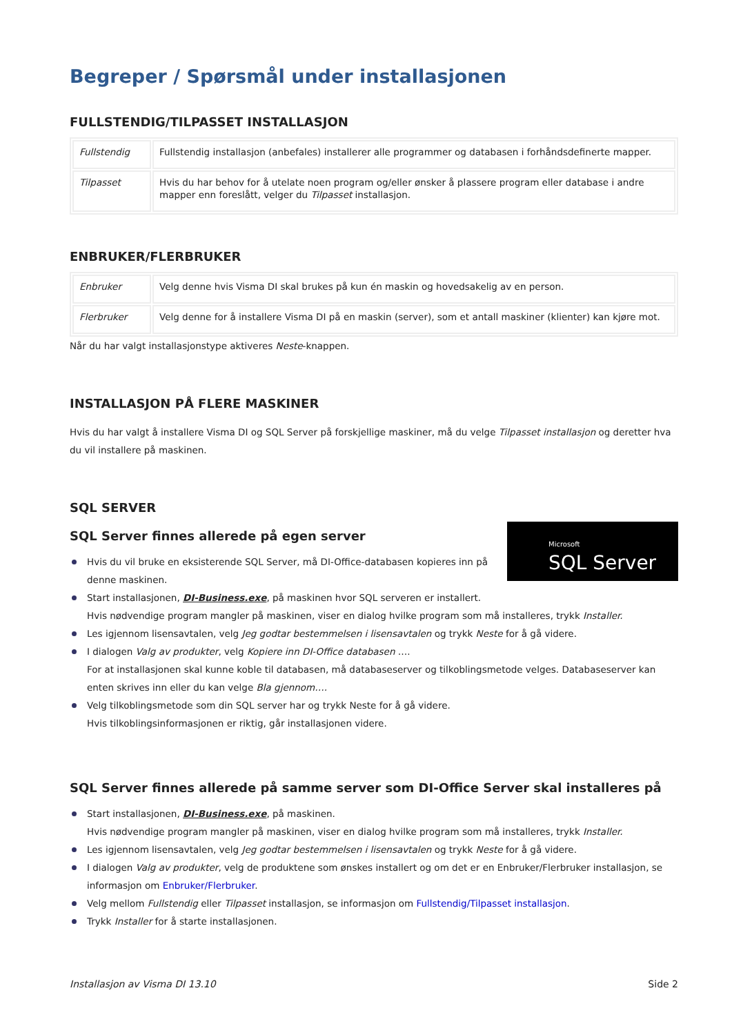Begreper / Spørsmål under installasjonen
FULLSTENDIG/TILPASSET INSTALLASJON
| Fullstendig | Fullstendig installasjon (anbefales) installerer alle programmer og databasen i forhåndsdefinerte mapper. |
| Tilpasset | Hvis du har behov for å utelate noen program og/eller ønsker å plassere program eller database i andre mapper enn foreslått, velger du Tilpasset installasjon. |
ENBRUKER/FLERBRUKER
| Enbruker | Velg denne hvis Visma DI skal brukes på kun én maskin og hovedsakelig av en person. |
| Flerbruker | Velg denne for å installere Visma DI på en maskin (server), som et antall maskiner (klienter) kan kjøre mot. |
Når du har valgt installasjonstype aktiveres Neste-knappen.
INSTALLASJON PÅ FLERE MASKINER
Hvis du har valgt å installere Visma DI og SQL Server på forskjellige maskiner, må du velge Tilpasset installasjon og deretter hva du vil installere på maskinen.
SQL SERVER
Microsoft
SQL Server
SQL Server finnes allerede på egen server
Hvis du vil bruke en eksisterende SQL Server, må DI-Office-databasen kopieres inn på denne maskinen.
Start installasjonen, DI-Business.exe, på maskinen hvor SQL serveren er installert.
Hvis nødvendige program mangler på maskinen, viser en dialog hvilke program som må installeres, trykk Installer.
Les igjennom lisensavtalen, velg Jeg godtar bestemmelsen i lisensavtalen og trykk Neste for å gå videre.
I dialogen Valg av produkter, velg Kopiere inn DI-Office databasen ….
For at installasjonen skal kunne koble til databasen, må databaseserver og tilkoblingsmetode velges. Databaseserver kan enten skrives inn eller du kan velge Bla gjennom….
Velg tilkoblingsmetode som din SQL server har og trykk Neste for å gå videre.
Hvis tilkoblingsinformasjonen er riktig, går installasjonen videre.
SQL Server finnes allerede på samme server som DI-Office Server skal installeres på
Start installasjonen, DI-Business.exe, på maskinen.
Hvis nødvendige program mangler på maskinen, viser en dialog hvilke program som må installeres, trykk Installer.
Les igjennom lisensavtalen, velg Jeg godtar bestemmelsen i lisensavtalen og trykk Neste for å gå videre.
I dialogen Valg av produkter, velg de produktene som ønskes installert og om det er en Enbruker/Flerbruker installasjon, se informasjon om Enbruker/Flerbruker.
Velg mellom Fullstendig eller Tilpasset installasjon, se informasjon om Fullstendig/Tilpasset installasjon.
Trykk Installer for å starte installasjonen.
Installasjon av Visma DI 13.10 Side 2